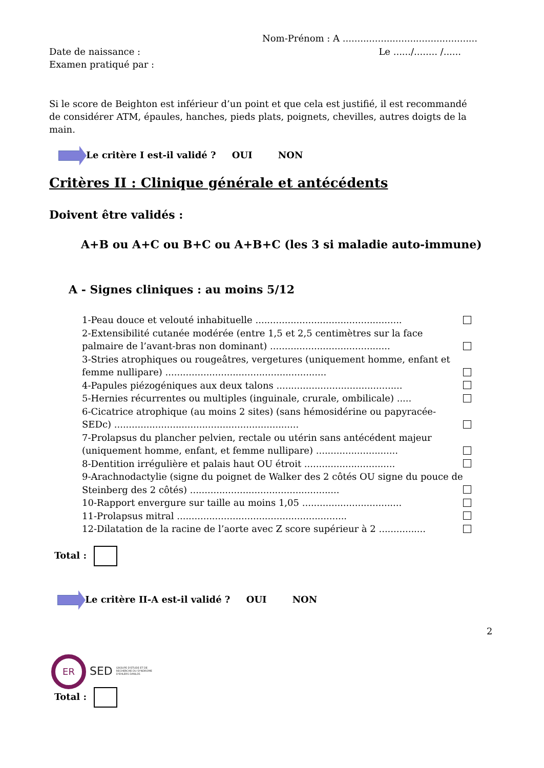Nom-Prénom : A ..............................................
Date de naissance : Le ....../........ /......
Examen pratiqué par :
Si le score de Beighton est inférieur d’un point et que cela est justifié, il est recommandé de considérer ATM, épaules, hanches, pieds plats, poignets, chevilles, autres doigts de la main.
Le critère I est-il validé ? OUI NON
Critères II : Clinique générale et antécédents
Doivent être validés :
A+B ou A+C ou B+C ou A+B+C (les 3 si maladie auto-immune)
A - Signes cliniques : au moins 5/12
1-Peau douce et velouté inhabituelle ..................................................
2-Extensibilité cutanée modérée (entre 1,5 et 2,5 centimètres sur la face palmaire de l’avant-bras non dominant) .........................................
3-Stries atrophiques ou rougeâtres, vergetures (uniquement homme, enfant et femme nullipare) .......................................................
4-Papules piézogéniques aux deux talons ...........................................
5-Hernies récurrentes ou multiples (inguinale, crurale, ombilicale) .....
6-Cicatrice atrophique (au moins 2 sites) (sans hémosidérine ou papyracée-SEDc) ...............................................................
7-Prolapsus du plancher pelvien, rectale ou utérin sans antécédent majeur (uniquement homme, enfant, et femme nullipare) ............................
8-Dentition irrégulière et palais haut OU étroit ...............................
9-Arachnodactylie (signe du poignet de Walker des 2 côtés OU signe du pouce de Steinberg des 2 côtés) ...................................................
10-Rapport envergure sur taille au moins 1,05 ..................................
11-Prolapsus mitral ..........................................................
12-Dilatation de la racine de l’aorte avec Z score supérieur à 2 ................
Total :
Le critère II-A est-il validé ? OUI NON
2
ER SED GROUPE D'ETUDE ET DE RECHERCHE DU SYNDROME D'EHLERS DANLOS
Total :